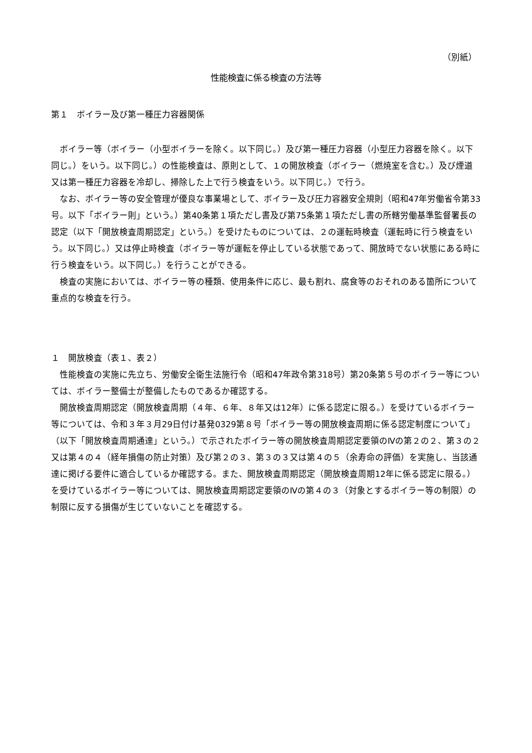（別紙）
性能検査に係る検査の方法等
第１　ボイラー及び第一種圧力容器関係
ボイラー等（ボイラー（小型ボイラーを除く。以下同じ。）及び第一種圧力容器（小型圧力容器を除く。以下同じ。）をいう。以下同じ。）の性能検査は、原則として、１の開放検査（ボイラー（燃焼室を含む。）及び煙道又は第一種圧力容器を冷却し、掃除した上で行う検査をいう。以下同じ。）で行う。
なお、ボイラー等の安全管理が優良な事業場として、ボイラー及び圧力容器安全規則（昭和47年労働省令第33号。以下「ボイラー則」という。）第40条第１項ただし書及び第75条第１項ただし書の所轄労働基準監督署長の認定（以下「開放検査周期認定」という。）を受けたものについては、２の運転時検査（運転時に行う検査をいう。以下同じ。）又は停止時検査（ボイラー等が運転を停止している状態であって、開放時でない状態にある時に行う検査をいう。以下同じ。）を行うことができる。
検査の実施においては、ボイラー等の種類、使用条件に応じ、最も割れ、腐食等のおそれのある箇所について重点的な検査を行う。
１　開放検査（表１、表２）
性能検査の実施に先立ち、労働安全衛生法施行令（昭和47年政令第318号）第20条第５号のボイラー等については、ボイラー整備士が整備したものであるか確認する。
開放検査周期認定（開放検査周期（４年、６年、８年又は12年）に係る認定に限る。）を受けているボイラー等については、令和３年３月29日付け基発0329第８号「ボイラー等の開放検査周期に係る認定制度について」（以下「開放検査周期通達」という。）で示されたボイラー等の開放検査周期認定要領のⅣの第２の２、第３の２又は第４の４（経年損傷の防止対策）及び第２の３、第３の３又は第４の５（余寿命の評価）を実施し、当該通達に掲げる要件に適合しているか確認する。また、開放検査周期認定（開放検査周期12年に係る認定に限る。）を受けているボイラー等については、開放検査周期認定要領のⅣの第４の３（対象とするボイラー等の制限）の制限に反する損傷が生じていないことを確認する。